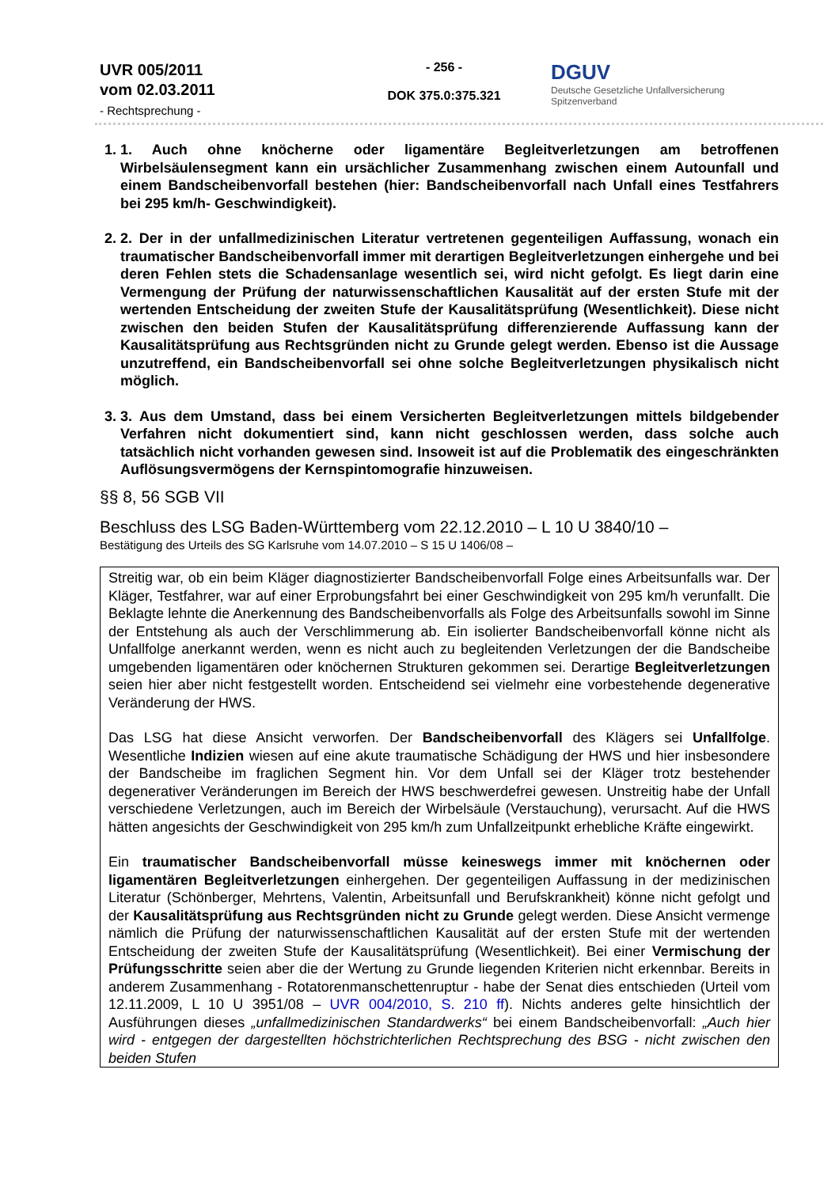UVR 005/2011
vom 02.03.2011
- Rechtsprechung -
- 256 -
DOK 375.0:375.321
DGUV
Deutsche Gesetzliche Unfallversicherung
Spitzenverband
1. 1. Auch ohne knöcherne oder ligamentäre Begleitverletzungen am betroffenen Wirbelsäulensegment kann ein ursächlicher Zusammenhang zwischen einem Autounfall und einem Bandscheibenvorfall bestehen (hier: Bandscheibenvorfall nach Unfall eines Testfahrers bei 295 km/h- Geschwindigkeit).
2. 2. Der in der unfallmedizinischen Literatur vertretenen gegenteiligen Auffassung, wonach ein traumatischer Bandscheibenvorfall immer mit derartigen Begleitverletzungen einhergehe und bei deren Fehlen stets die Schadensanlage wesentlich sei, wird nicht gefolgt. Es liegt darin eine Vermengung der Prüfung der naturwissenschaftlichen Kausalität auf der ersten Stufe mit der wertenden Entscheidung der zweiten Stufe der Kausalitätsprüfung (Wesentlichkeit). Diese nicht zwischen den beiden Stufen der Kausalitätsprüfung differenzierende Auffassung kann der Kausalitätsprüfung aus Rechtsgründen nicht zu Grunde gelegt werden. Ebenso ist die Aussage unzutreffend, ein Bandscheibenvorfall sei ohne solche Begleitverletzungen physikalisch nicht möglich.
3. 3. Aus dem Umstand, dass bei einem Versicherten Begleitverletzungen mittels bildgebender Verfahren nicht dokumentiert sind, kann nicht geschlossen werden, dass solche auch tatsächlich nicht vorhanden gewesen sind. Insoweit ist auf die Problematik des eingeschränkten Auflösungsvermögens der Kernspintomografie hinzuweisen.
§§ 8, 56 SGB VII
Beschluss des LSG Baden-Württemberg vom 22.12.2010 – L 10 U 3840/10 –
Bestätigung des Urteils des SG Karlsruhe vom 14.07.2010 – S 15 U 1406/08 –
Streitig war, ob ein beim Kläger diagnostizierter Bandscheibenvorfall Folge eines Arbeitsunfalls war. Der Kläger, Testfahrer, war auf einer Erprobungsfahrt bei einer Geschwindigkeit von 295 km/h verunfallt. Die Beklagte lehnte die Anerkennung des Bandscheibenvorfalls als Folge des Arbeitsunfalls sowohl im Sinne der Entstehung als auch der Verschlimmerung ab. Ein isolierter Bandscheibenvorfall könne nicht als Unfallfolge anerkannt werden, wenn es nicht auch zu begleitenden Verletzungen der die Bandscheibe umgebenden ligamentären oder knöchernen Strukturen gekommen sei. Derartige Begleitverletzungen seien hier aber nicht festgestellt worden. Entscheidend sei vielmehr eine vorbestehende degenerative Veränderung der HWS.
Das LSG hat diese Ansicht verworfen. Der Bandscheibenvorfall des Klägers sei Unfallfolge. Wesentliche Indizien wiesen auf eine akute traumatische Schädigung der HWS und hier insbesondere der Bandscheibe im fraglichen Segment hin. Vor dem Unfall sei der Kläger trotz bestehender degenerativer Veränderungen im Bereich der HWS beschwerdefrei gewesen. Unstreitig habe der Unfall verschiedene Verletzungen, auch im Bereich der Wirbelsäule (Verstauchung), verursacht. Auf die HWS hätten angesichts der Geschwindigkeit von 295 km/h zum Unfallzeitpunkt erhebliche Kräfte eingewirkt.
Ein traumatischer Bandscheibenvorfall müsse keineswegs immer mit knöchernen oder ligamentären Begleitverletzungen einhergehen. Der gegenteiligen Auffassung in der medizinischen Literatur (Schönberger, Mehrtens, Valentin, Arbeitsunfall und Berufskrankheit) könne nicht gefolgt und der Kausalitätsprüfung aus Rechtsgründen nicht zu Grunde gelegt werden. Diese Ansicht vermenge nämlich die Prüfung der naturwissenschaftlichen Kausalität auf der ersten Stufe mit der wertenden Entscheidung der zweiten Stufe der Kausalitätsprüfung (Wesentlichkeit). Bei einer Vermischung der Prüfungsschritte seien aber die der Wertung zu Grunde liegenden Kriterien nicht erkennbar. Bereits in anderem Zusammenhang - Rotatorenmanschettenruptur - habe der Senat dies entschieden (Urteil vom 12.11.2009, L 10 U 3951/08 – UVR 004/2010, S. 210 ff). Nichts anderes gelte hinsichtlich der Ausführungen dieses „unfallmedizinischen Standardwerks“ bei einem Bandscheibenvorfall: „Auch hier wird - entgegen der dargestellten höchstrichterlichen Rechtsprechung des BSG - nicht zwischen den beiden Stufen